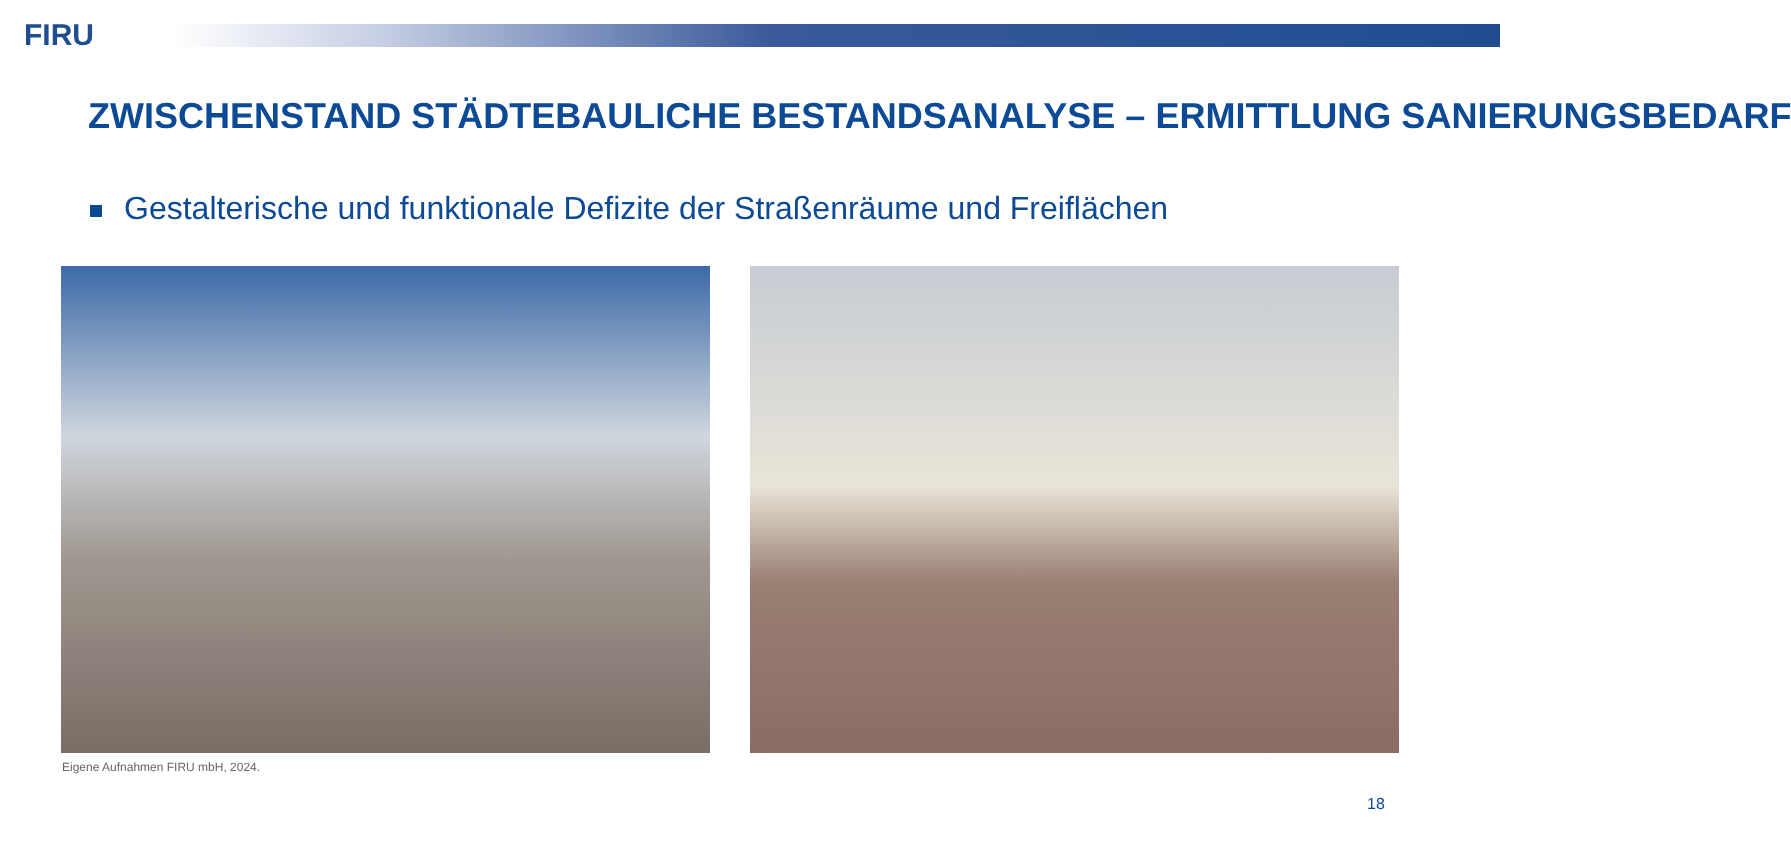FIRU
ZWISCHENSTAND STÄDTEBAULICHE BESTANDSANALYSE – ERMITTLUNG SANIERUNGSBEDARF
Gestalterische und funktionale Defizite der Straßenräume und Freiflächen
Eigene Aufnahmen FIRU mbH, 2024.
18